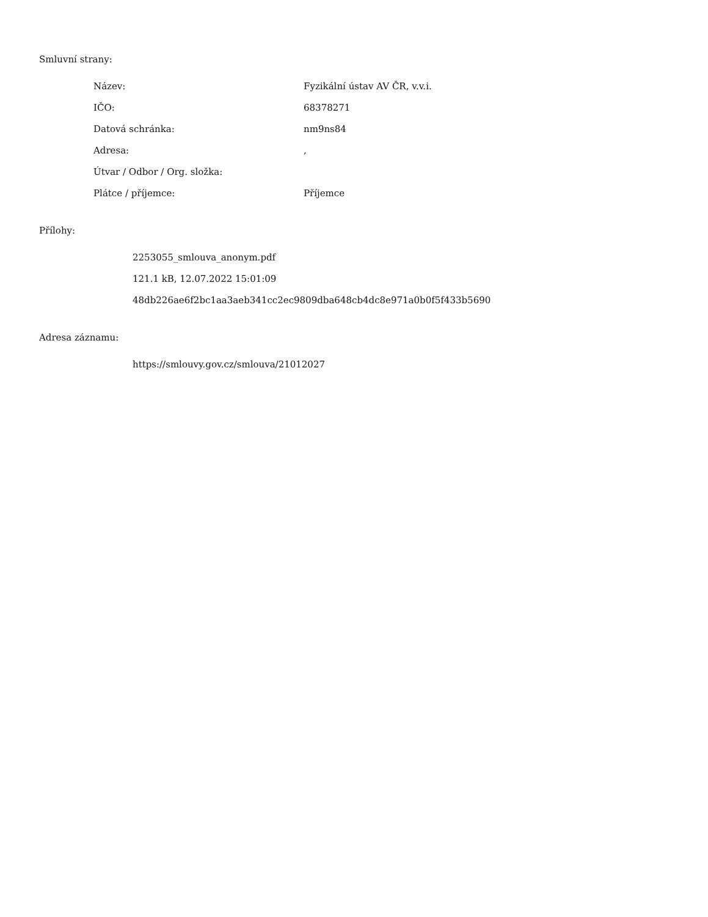Smluvní strany:
| Název: | Fyzikální ústav AV ČR, v.v.i. |
| IČO: | 68378271 |
| Datová schránka: | nm9ns84 |
| Adresa: | , |
| Útvar / Odbor / Org. složka: | |
| Plátce / příjemce: | Příjemce |
Přílohy:
2253055_smlouva_anonym.pdf
121.1 kB, 12.07.2022 15:01:09
48db226ae6f2bc1aa3aeb341cc2ec9809dba648cb4dc8e971a0b0f5f433b5690
Adresa záznamu:
https://smlouvy.gov.cz/smlouva/21012027